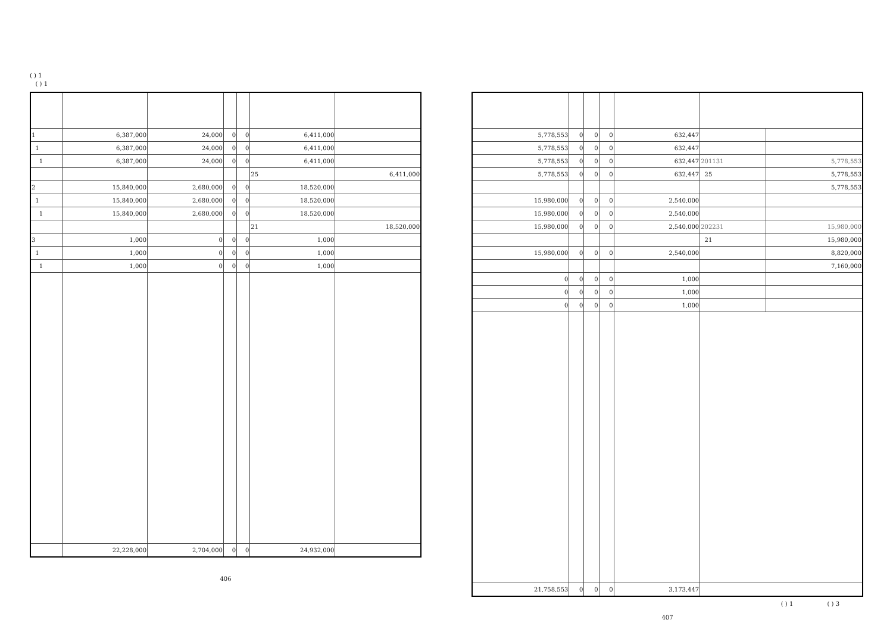( ) 1
( ) 1
| 1 | 6,387,000 | 24,000 | 0 | 0 | 6,411,000 | |
| 1 | 6,387,000 | 24,000 | 0 | 0 | 6,411,000 | |
| 1 | 6,387,000 | 24,000 | 0 | 0 | 6,411,000 | |
| | | | | | 25 | 6,411,000 |
| 2 | 15,840,000 | 2,680,000 | 0 | 0 | 18,520,000 | |
| 1 | 15,840,000 | 2,680,000 | 0 | 0 | 18,520,000 | |
| 1 | 15,840,000 | 2,680,000 | 0 | 0 | 18,520,000 | |
| | | | | | 21 | 18,520,000 |
| 3 | 1,000 | 0 | 0 | 0 | 1,000 | |
| 1 | 1,000 | 0 | 0 | 0 | 1,000 | |
| 1 | 1,000 | 0 | 0 | 0 | 1,000 | |
| | 22,228,000 | 2,704,000 | 0 | 0 | 24,932,000 | |
406
| 5,778,553 | 0 | 0 | 0 | 632,447 | | |
| 5,778,553 | 0 | 0 | 0 | 632,447 | | |
| 5,778,553 | 0 | 0 | 0 | 632,447 | 201131 | 5,778,553 |
| 5,778,553 | 0 | 0 | 0 | 632,447 | 25 | 5,778,553 |
| | | | | | | 5,778,553 |
| 15,980,000 | 0 | 0 | 0 | 2,540,000 | | |
| 15,980,000 | 0 | 0 | 0 | 2,540,000 | | |
| 15,980,000 | 0 | 0 | 0 | 2,540,000 | 202231 | 15,980,000 |
| | | | | | 21 | 15,980,000 |
| 15,980,000 | 0 | 0 | 0 | 2,540,000 | | 8,820,000 |
| | | | | | | 7,160,000 |
| 0 | 0 | 0 | 0 | 1,000 | | |
| 0 | 0 | 0 | 0 | 1,000 | | |
| 0 | 0 | 0 | 0 | 1,000 | | |
| 21,758,553 | 0 | 0 | 0 | 3,173,447 | | |
( ) 1 ( ) 3
407